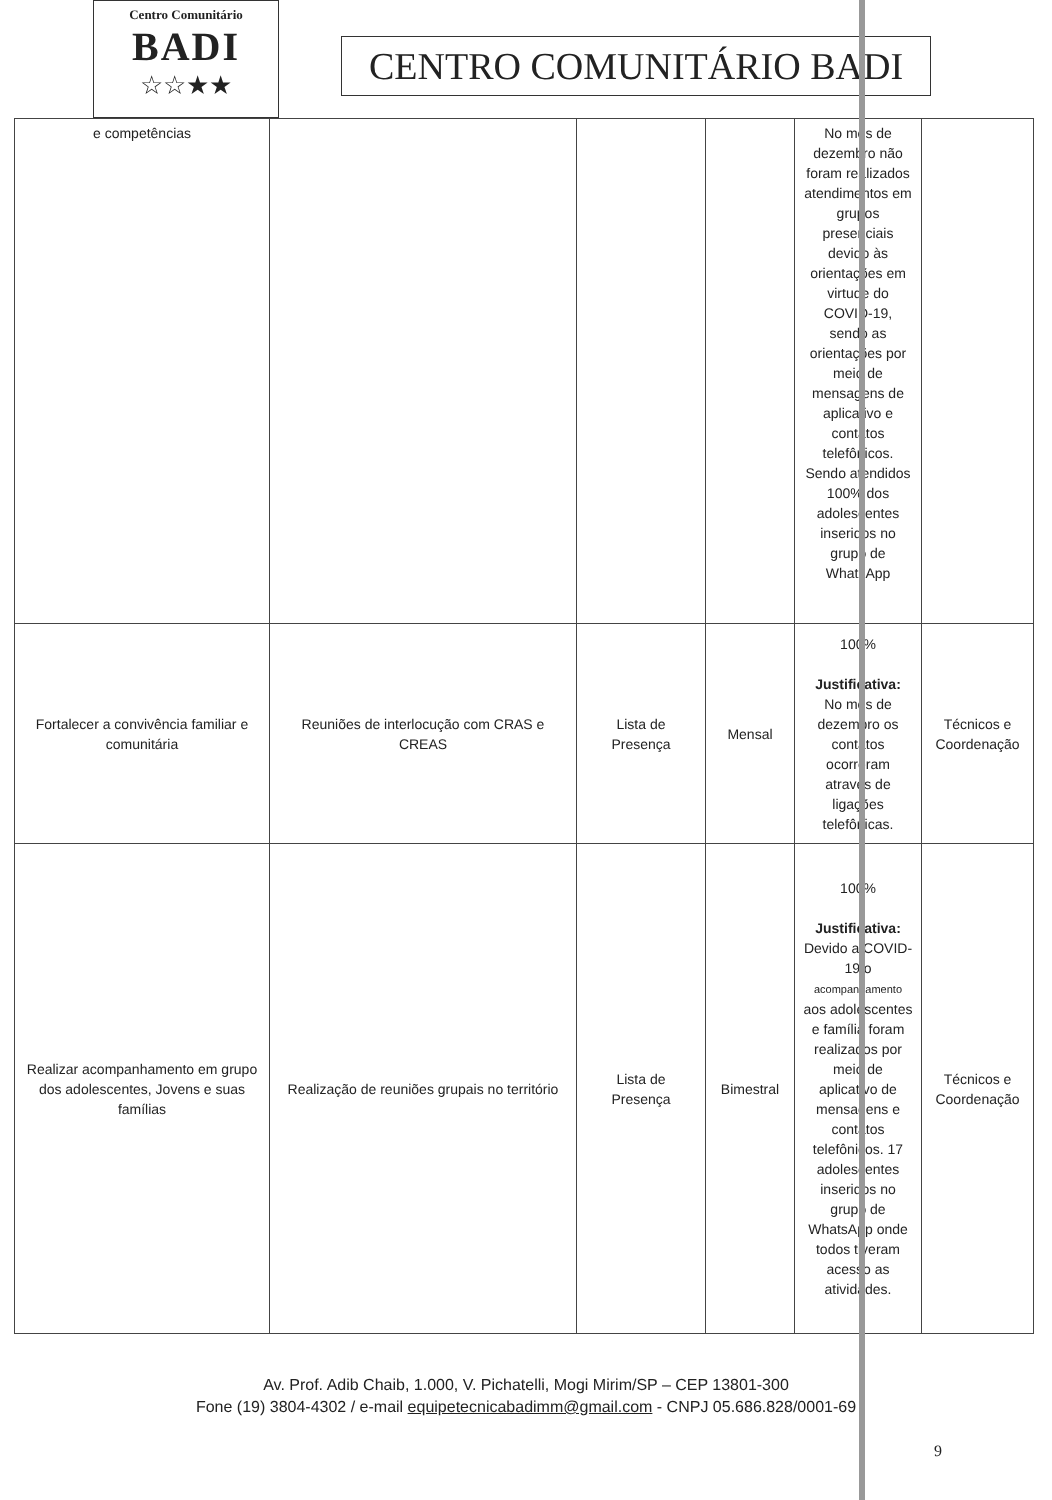Centro Comunitário
BADI
☆☆★★
CENTRO COMUNITÁRIO BADI
| e competências | | | | No mês de dezembro não foram realizados atendimentos em grupos presenciais devido às orientações em virtude do COVID-19, sendo as orientações por meio de mensagens de aplicativo e contatos telefônicos. Sendo atendidos 100% dos adolescentes inseridos no grupo de WhatsApp | |
| Fortalecer a convivência familiar e comunitária | Reuniões de interlocução com CRAS e CREAS | Lista de Presença | Mensal | 100% Justificativa: No mês de dezembro os contatos ocorreram através de ligações telefônicas. | Técnicos e Coordenação |
| Realizar acompanhamento em grupo dos adolescentes, Jovens e suas famílias | Realização de reuniões grupais no território | Lista de Presença | Bimestral | 100% Justificativa: Devido a COVID-19 o acompanhamento aos adolescentes e família foram realizados por meio de aplicativo de mensagens e contatos telefônicos. 17 adolescentes inseridos no grupo de WhatsApp onde todos tiveram acesso as atividades. | Técnicos e Coordenação |
Av. Prof. Adib Chaib, 1.000, V. Pichatelli, Mogi Mirim/SP – CEP 13801-300
Fone (19) 3804-4302 / e-mail equipetecnicabadimm@gmail.com - CNPJ 05.686.828/0001-69
9